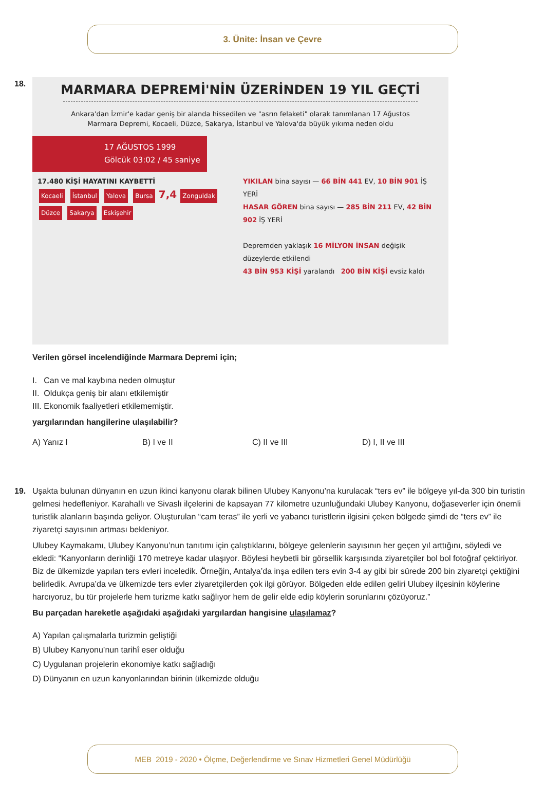3. Ünite: İnsan ve Çevre
18.
MARMARA DEPREMİ'NİN ÜZERİNDEN 19 YIL GEÇTİ
Ankara'dan İzmir'e kadar geniş bir alanda hissedilen ve "asrın felaketi" olarak tanımlanan 17 Ağustos Marmara Depremi, Kocaeli, Düzce, Sakarya, İstanbul ve Yalova'da büyük yıkıma neden oldu
17 AĞUSTOS 1999
Gölcük 03:02 / 45 saniye
17.480 KİŞİ HAYATINI KAYBETTİ
Kocaeli İstanbul Yalova Bursa 7,4 Zonguldak Düzce Sakarya Eskişehir
YIKILAN bina sayısı — 66 BİN 441 EV, 10 BİN 901 İŞ YERİ
HASAR GÖREN bina sayısı — 285 BİN 211 EV, 42 BİN 902 İŞ YERİ
Depremden yaklaşık 16 MİLYON İNSAN değişik düzeylerde etkilendi
43 BİN 953 KİŞİ yaralandı 200 BİN KİŞİ evsiz kaldı
Verilen görsel incelendiğinde Marmara Depremi için;
I. Can ve mal kaybına neden olmuştur
II. Oldukça geniş bir alanı etkilemiştir
III. Ekonomik faaliyetleri etkilememiştir.
yargılarından hangilerine ulaşılabilir?
A) Yanız I B) I ve II C) II ve III D) I, II ve III
19.
Uşakta bulunan dünyanın en uzun ikinci kanyonu olarak bilinen Ulubey Kanyonu’na kurulacak “ters ev” ile bölgeye yıl-da 300 bin turistin gelmesi hedefleniyor. Karahallı ve Sivaslı ilçelerini de kapsayan 77 kilometre uzunluğundaki Ulubey Kanyonu, doğaseverler için önemli turistlik alanların başında geliyor. Oluşturulan “cam teras” ile yerli ve yabancı turistlerin ilgisini çeken bölgede şimdi de “ters ev” ile ziyaretçi sayısının artması bekleniyor.
Ulubey Kaymakamı, Ulubey Kanyonu’nun tanıtımı için çalıştıklarını, bölgeye gelenlerin sayısının her geçen yıl arttığını, söyledi ve ekledi: “Kanyonların derinliği 170 metreye kadar ulaşıyor. Böylesi heybetli bir görsellik karşısında ziyaretçiler bol bol fotoğraf çektiriyor. Biz de ülkemizde yapılan ters evleri inceledik. Örneğin, Antalya’da inşa edilen ters evin 3-4 ay gibi bir sürede 200 bin ziyaretçi çektiğini belirledik. Avrupa’da ve ülkemizde ters evler ziyaretçilerden çok ilgi görüyor. Bölgeden elde edilen geliri Ulubey ilçesinin köylerine harcıyoruz, bu tür projelerle hem turizme katkı sağlıyor hem de gelir elde edip köylerin sorunlarını çözüyoruz.”
Bu parçadan hareketle aşağıdaki aşağıdaki yargılardan hangisine ulaşılamaz?
A) Yapılan çalışmalarla turizmin geliştiği
B) Ulubey Kanyonu’nun tarihî eser olduğu
C) Uygulanan projelerin ekonomiye katkı sağladığı
D) Dünyanın en uzun kanyonlarından birinin ülkemizde olduğu
MEB 2019 - 2020 • Ölçme, Değerlendirme ve Sınav Hizmetleri Genel Müdürlüğü